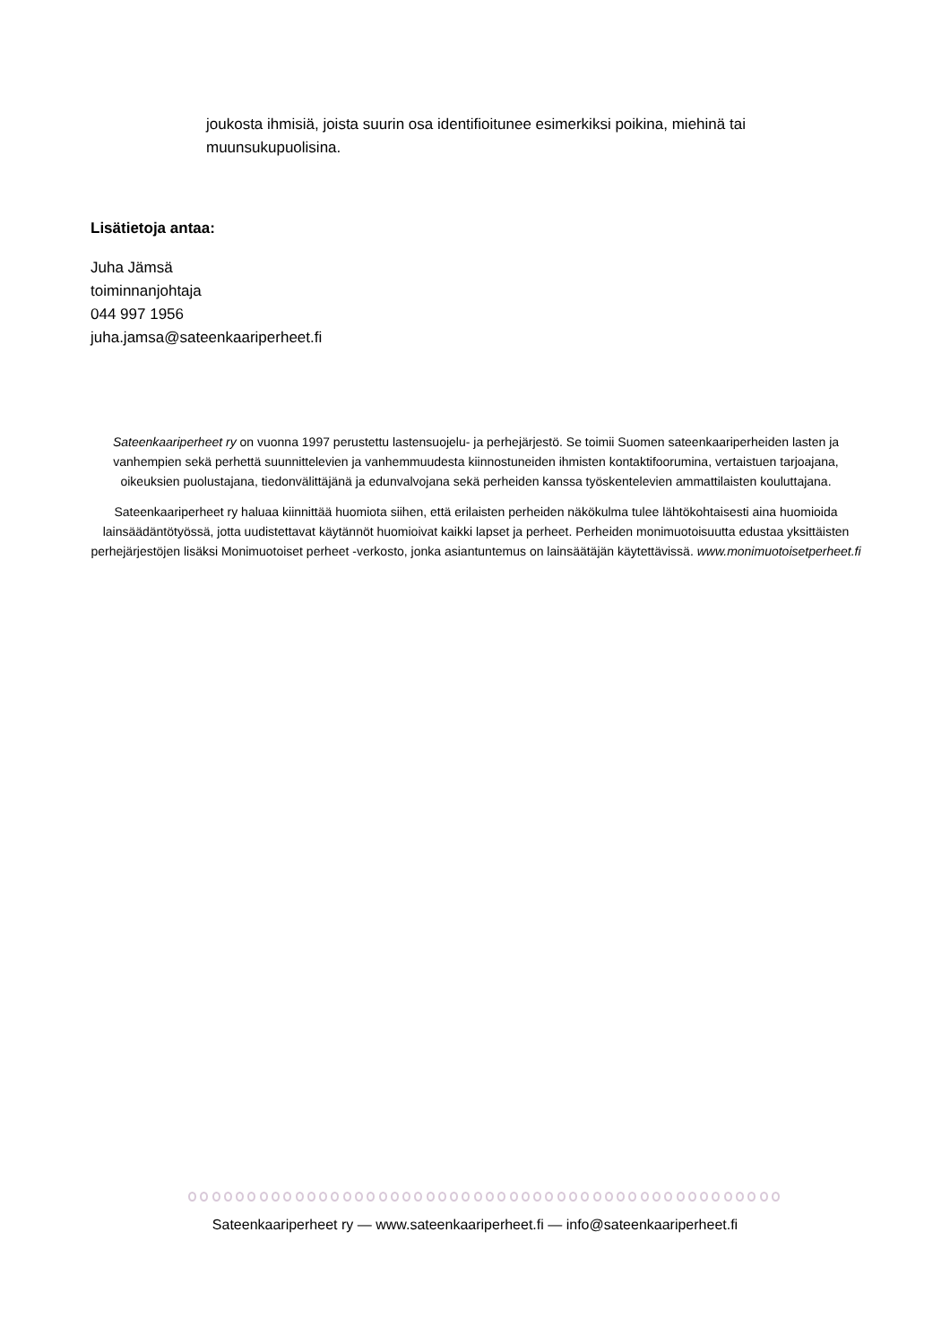joukosta ihmisiä, joista suurin osa identifioitunee esimerkiksi poikina, miehinä tai muunsukupuolisina.
Lisätietoja antaa:
Juha Jämsä
toiminnanjohtaja
044 997 1956
juha.jamsa@sateenkaariperheet.fi
Sateenkaariperheet ry on vuonna 1997 perustettu lastensuojelu- ja perhejärjestö. Se toimii Suomen sateenkaariperheiden lasten ja vanhempien sekä perhettä suunnittelevien ja vanhemmuudesta kiinnostuneiden ihmisten kontaktifoorumina, vertaistuen tarjoajana, oikeuksien puolustajana, tiedonvälittäjänä ja edunvalvojana sekä perheiden kanssa työskentelevien ammattilaisten kouluttajana.
Sateenkaariperheet ry haluaa kiinnittää huomiota siihen, että erilaisten perheiden näkökulma tulee lähtökohtaisesti aina huomioida lainsäädäntötyössä, jotta uudistettavat käytännöt huomioivat kaikki lapset ja perheet. Perheiden monimuotoisuutta edustaa yksittäisten perhejärjestöjen lisäksi Monimuotoiset perheet -verkosto, jonka asiantuntemus on lainsäätäjän käytettävissä. www.monimuotoisetperheet.fi
Sateenkaariperheet ry — www.sateenkaariperheet.fi — info@sateenkaariperheet.fi